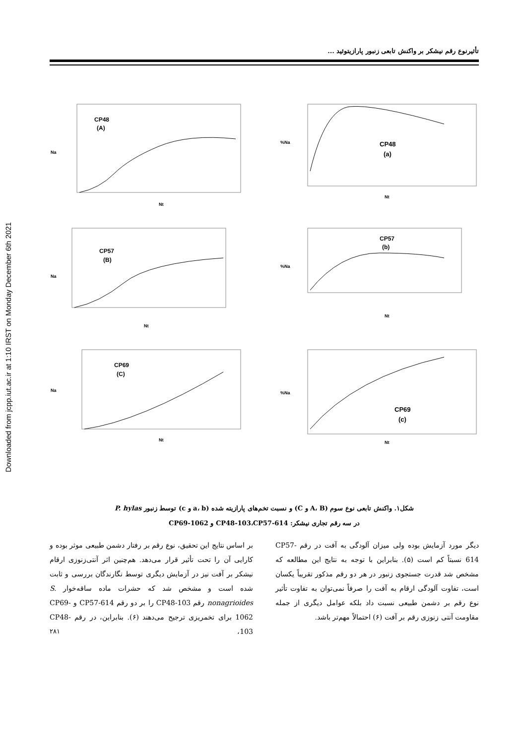Downloaded from jcpp.iut.ac.ir at 1:10 IRST on Monday December 6th 2021
تأثیرنوع رقم نیشکر بر واکنش تابعی زنبور پارازیتوئید ...
CP48
(A)
Na
Nt
CP48
(a)
%Na
Nt
CP57
(B)
Na
Nt
CP57
(b)
%Na
Nt
CP69
(C)
Na
Nt
CP69
(c)
%Na
Nt
شکل۱. واکنش تابعی نوع سوم (A، B و C) و نسبت تخم‌های پارازیته شده (a، b و c) توسط زنبور P. hylas
در سه رقم تجاری نیشکر: CP48-103،CP57-614 و CP69-1062
دیگر مورد آزمایش بوده ولی میزان آلودگی به آفت در رقم CP57-614 نسبتاً کم است (۵). بنابراین با توجه به نتایج این مطالعه که مشخص شد قدرت جستجوی زنبور در هر دو رقم مذکور تقریباً یکسان است، تفاوت آلودگی ارقام به آفت را صرفاً نمی‌توان به تفاوت تأثیر نوع رقم بر دشمن طبیعی نسبت داد بلکه عوامل دیگری از جمله مقاومت آنتی زنوزی رقم بر آفت (۶) احتمالاً مهم‌تر باشد.
بر اساس نتایج این تحقیق، نوع رقم بر رفتار دشمن طبیعی موثر بوده و کارایی آن را تحت تأثیر قرار می‌دهد. هم‌چنین اثر آنتی‌زنوزی ارقام نیشکر بر آفت نیز در آزمایش دیگری توسط نگارندگان بررسی و ثابت شده است و مشخص شد که حشرات ماده ساقه‌خوار S. nonagrioides رقم CP48-103 را بر دو رقم CP57-614 و CP69-1062 برای تخمریزی ترجیح می‌دهند (۶). بنابراین، در رقم CP48-103،
۲۸۱